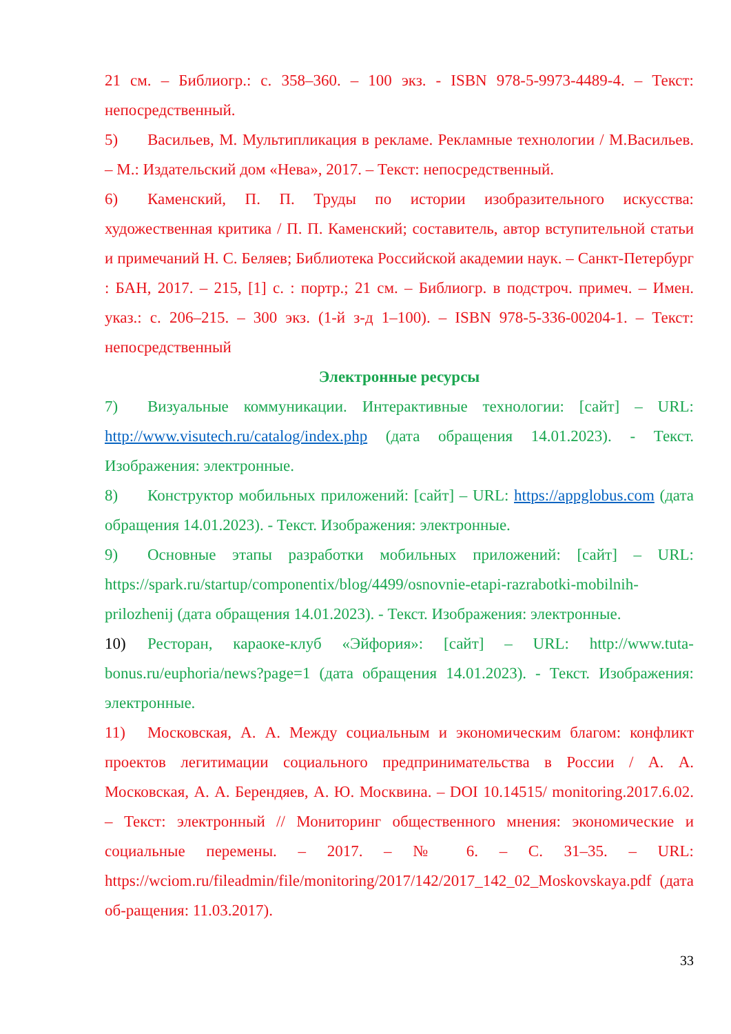21 см. – Библиогр.: с. 358–360. – 100 экз. - ISBN 978-5-9973-4489-4. – Текст: непосредственный.
5) Васильев, М. Мультипликация в рекламе. Рекламные технологии / М.Васильев. – М.: Издательский дом «Нева», 2017. – Текст: непосредственный.
6) Каменский, П. П. Труды по истории изобразительного искусства: художественная критика / П. П. Каменский; составитель, автор вступительной статьи и примечаний Н. С. Беляев; Библиотека Российской академии наук. – Санкт-Петербург : БАН, 2017. – 215, [1] с. : портр.; 21 см. – Библиогр. в подстроч. примеч. – Имен. указ.: с. 206–215. – 300 экз. (1-й з-д 1–100). – ISBN 978-5-336-00204-1. – Текст: непосредственный
Электронные ресурсы
7) Визуальные коммуникации. Интерактивные технологии: [сайт] – URL: http://www.visutech.ru/catalog/index.php (дата обращения 14.01.2023). - Текст. Изображения: электронные.
8) Конструктор мобильных приложений: [сайт] – URL: https://appglobus.com (дата обращения 14.01.2023). - Текст. Изображения: электронные.
9) Основные этапы разработки мобильных приложений: [сайт] – URL: https://spark.ru/startup/componentix/blog/4499/osnovnie-etapi-razrabotki-mobilnih-prilozhenij (дата обращения 14.01.2023). - Текст. Изображения: электронные.
10) Ресторан, караоке-клуб «Эйфория»: [сайт] – URL: http://www.tuta-bonus.ru/euphoria/news?page=1 (дата обращения 14.01.2023). - Текст. Изображения: электронные.
11) Московская, А. А. Между социальным и экономическим благом: конфликт проектов легитимации социального предпринимательства в России / А. А. Московская, А. А. Берендяев, А. Ю. Москвина. – DOI 10.14515/ monitoring.2017.6.02. – Текст: электронный // Мониторинг общественного мнения: экономические и социальные перемены. – 2017. – № 6. – С. 31–35. – URL: https://wciom.ru/fileadmin/file/monitoring/2017/142/2017_142_02_Moskovskaya.pdf (дата об-ращения: 11.03.2017).
33